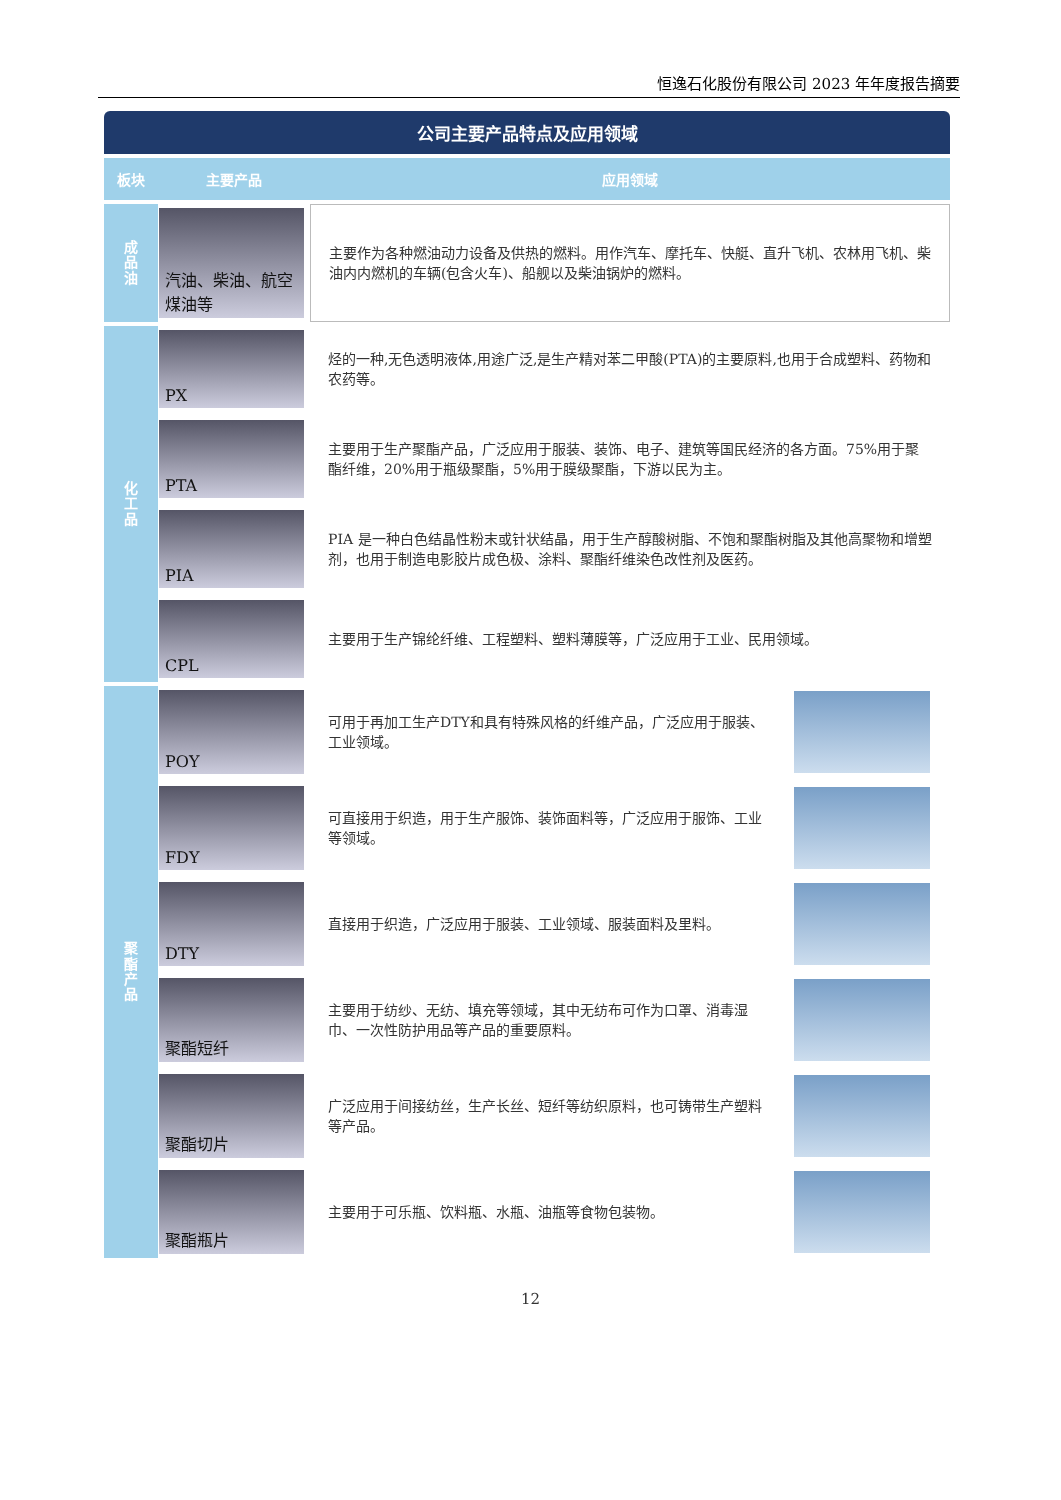恒逸石化股份有限公司 2023 年年度报告摘要
公司主要产品特点及应用领域
| 板块 | 主要产品 | 应用领域 | |
| --- | --- | --- | --- |
| 成 品 油 | 汽油、柴油、航空煤油等 | 主要作为各种燃油动力设备及供热的燃料。用作汽车、摩托车、快艇、直升飞机、农林用飞机、柴油内内燃机的车辆(包含火车)、船舰以及柴油锅炉的燃料。 | |
| 化 工 品 | PX | 烃的一种,无色透明液体,用途广泛,是生产精对苯二甲酸(PTA)的主要原料,也用于合成塑料、药物和农药等。 | |
| | PTA | 主要用于生产聚酯产品，广泛应用于服装、装饰、电子、建筑等国民经济的各方面。75%用于聚酯纤维，20%用于瓶级聚酯，5%用于膜级聚酯，下游以民为主。 | |
| | PIA | PIA 是一种白色结晶性粉末或针状结晶，用于生产醇酸树脂、不饱和聚酯树脂及其他高聚物和增塑剂，也用于制造电影胶片成色极、涂料、聚酯纤维染色改性剂及医药。 | |
| | CPL | 主要用于生产锦纶纤维、工程塑料、塑料薄膜等，广泛应用于工业、民用领域。 | |
| 聚 酯 产 品 | POY | 可用于再加工生产DTY和具有特殊风格的纤维产品，广泛应用于服装、工业领域。 | |
| | FDY | 可直接用于织造，用于生产服饰、装饰面料等，广泛应用于服饰、工业等领域。 | |
| | DTY | 直接用于织造，广泛应用于服装、工业领域、服装面料及里料。 | |
| | 聚酯短纤 | 主要用于纺纱、无纺、填充等领域，其中无纺布可作为口罩、消毒湿巾、一次性防护用品等产品的重要原料。 | |
| | 聚酯切片 | 广泛应用于间接纺丝，生产长丝、短纤等纺织原料，也可铸带生产塑料等产品。 | |
| | 聚酯瓶片 | 主要用于可乐瓶、饮料瓶、水瓶、油瓶等食物包装物。 | |
12